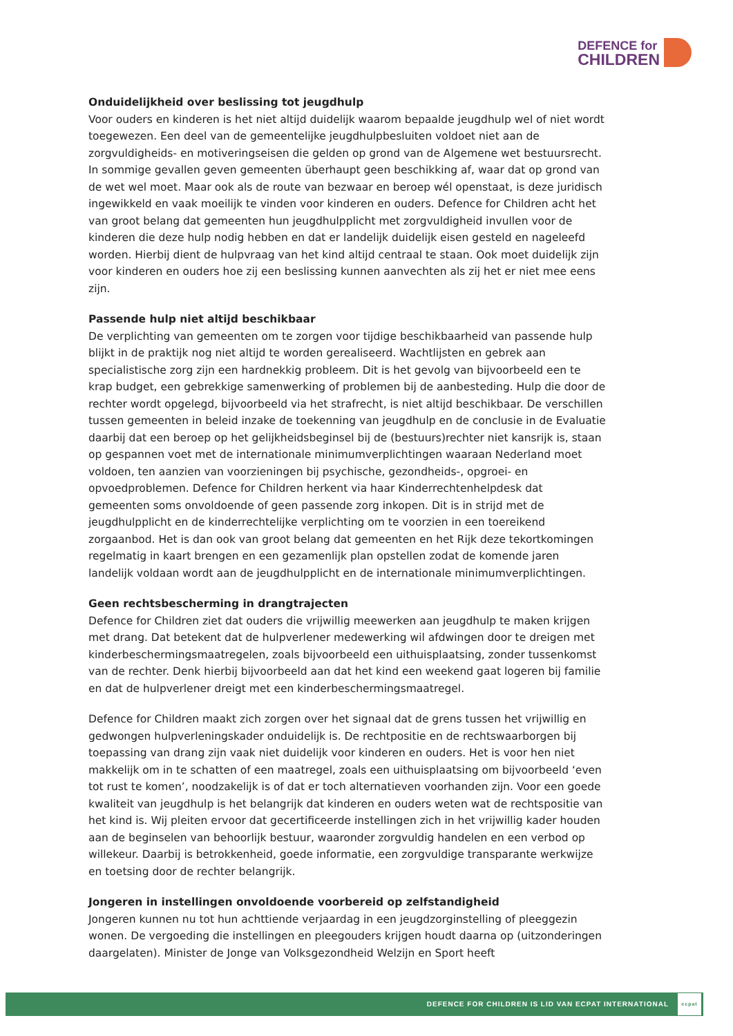DEFENCE for
CHILDREN
Onduidelijkheid over beslissing tot jeugdhulp
Voor ouders en kinderen is het niet altijd duidelijk waarom bepaalde jeugdhulp wel of niet wordt toegewezen. Een deel van de gemeentelijke jeugdhulpbesluiten voldoet niet aan de zorgvuldigheids- en motiveringseisen die gelden op grond van de Algemene wet bestuursrecht. In sommige gevallen geven gemeenten überhaupt geen beschikking af, waar dat op grond van de wet wel moet. Maar ook als de route van bezwaar en beroep wél openstaat, is deze juridisch ingewikkeld en vaak moeilijk te vinden voor kinderen en ouders. Defence for Children acht het van groot belang dat gemeenten hun jeugdhulpplicht met zorgvuldigheid invullen voor de kinderen die deze hulp nodig hebben en dat er landelijk duidelijk eisen gesteld en nageleefd worden. Hierbij dient de hulpvraag van het kind altijd centraal te staan. Ook moet duidelijk zijn voor kinderen en ouders hoe zij een beslissing kunnen aanvechten als zij het er niet mee eens zijn.
Passende hulp niet altijd beschikbaar
De verplichting van gemeenten om te zorgen voor tijdige beschikbaarheid van passende hulp blijkt in de praktijk nog niet altijd te worden gerealiseerd. Wachtlijsten en gebrek aan specialistische zorg zijn een hardnekkig probleem. Dit is het gevolg van bijvoorbeeld een te krap budget, een gebrekkige samenwerking of problemen bij de aanbesteding. Hulp die door de rechter wordt opgelegd, bijvoorbeeld via het strafrecht, is niet altijd beschikbaar. De verschillen tussen gemeenten in beleid inzake de toekenning van jeugdhulp en de conclusie in de Evaluatie daarbij dat een beroep op het gelijkheidsbeginsel bij de (bestuurs)rechter niet kansrijk is, staan op gespannen voet met de internationale minimumverplichtingen waaraan Nederland moet voldoen, ten aanzien van voorzieningen bij psychische, gezondheids-, opgroei- en opvoedproblemen. Defence for Children herkent via haar Kinderrechtenhelpdesk dat gemeenten soms onvoldoende of geen passende zorg inkopen. Dit is in strijd met de jeugdhulpplicht en de kinderrechtelijke verplichting om te voorzien in een toereikend zorgaanbod. Het is dan ook van groot belang dat gemeenten en het Rijk deze tekortkomingen regelmatig in kaart brengen en een gezamenlijk plan opstellen zodat de komende jaren landelijk voldaan wordt aan de jeugdhulpplicht en de internationale minimumverplichtingen.
Geen rechtsbescherming in drangtrajecten
Defence for Children ziet dat ouders die vrijwillig meewerken aan jeugdhulp te maken krijgen met drang. Dat betekent dat de hulpverlener medewerking wil afdwingen door te dreigen met kinderbeschermingsmaatregelen, zoals bijvoorbeeld een uithuisplaatsing, zonder tussenkomst van de rechter. Denk hierbij bijvoorbeeld aan dat het kind een weekend gaat logeren bij familie en dat de hulpverlener dreigt met een kinderbeschermingsmaatregel.
Defence for Children maakt zich zorgen over het signaal dat de grens tussen het vrijwillig en gedwongen hulpverleningskader onduidelijk is. De rechtpositie en de rechtswaarborgen bij toepassing van drang zijn vaak niet duidelijk voor kinderen en ouders. Het is voor hen niet makkelijk om in te schatten of een maatregel, zoals een uithuisplaatsing om bijvoorbeeld ‘even tot rust te komen’, noodzakelijk is of dat er toch alternatieven voorhanden zijn. Voor een goede kwaliteit van jeugdhulp is het belangrijk dat kinderen en ouders weten wat de rechtspositie van het kind is. Wij pleiten ervoor dat gecertificeerde instellingen zich in het vrijwillig kader houden aan de beginselen van behoorlijk bestuur, waaronder zorgvuldig handelen en een verbod op willekeur. Daarbij is betrokkenheid, goede informatie, een zorgvuldige transparante werkwijze en toetsing door de rechter belangrijk.
Jongeren in instellingen onvoldoende voorbereid op zelfstandigheid
Jongeren kunnen nu tot hun achttiende verjaardag in een jeugdzorginstelling of pleeggezin wonen. De vergoeding die instellingen en pleegouders krijgen houdt daarna op (uitzonderingen daargelaten). Minister de Jonge van Volksgezondheid Welzijn en Sport heeft
DEFENCE FOR CHILDREN IS LID VAN ECPAT INTERNATIONAL
ecpat